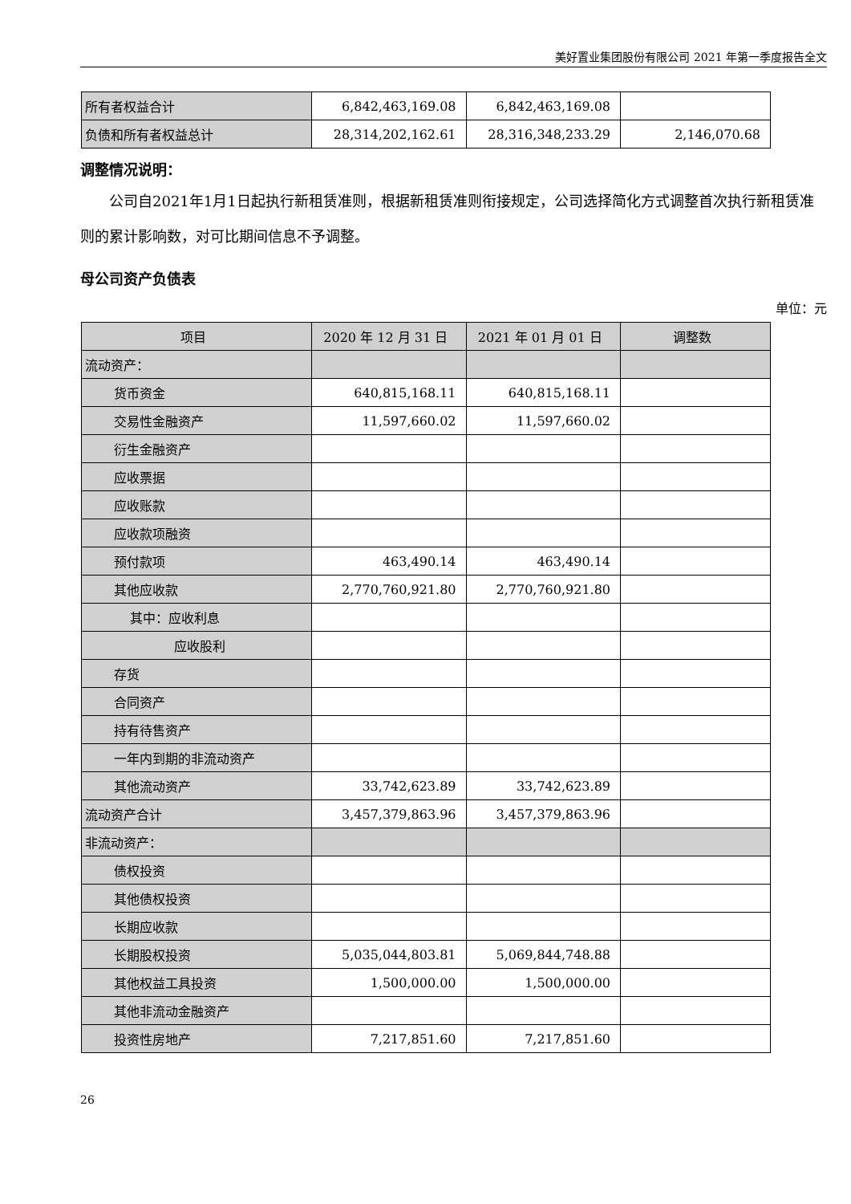美好置业集团股份有限公司 2021 年第一季度报告全文
| 所有者权益合计 | 6,842,463,169.08 | 6,842,463,169.08 | |
| 负债和所有者权益总计 | 28,314,202,162.61 | 28,316,348,233.29 | 2,146,070.68 |
调整情况说明：
公司自2021年1月1日起执行新租赁准则，根据新租赁准则衔接规定，公司选择简化方式调整首次执行新租赁准则的累计影响数，对可比期间信息不予调整。
母公司资产负债表
单位：元
| 项目 | 2020 年 12 月 31 日 | 2021 年 01 月 01 日 | 调整数 |
| --- | --- | --- | --- |
| 流动资产： | | | |
| 货币资金 | 640,815,168.11 | 640,815,168.11 | |
| 交易性金融资产 | 11,597,660.02 | 11,597,660.02 | |
| 衍生金融资产 | | | |
| 应收票据 | | | |
| 应收账款 | | | |
| 应收款项融资 | | | |
| 预付款项 | 463,490.14 | 463,490.14 | |
| 其他应收款 | 2,770,760,921.80 | 2,770,760,921.80 | |
| 其中：应收利息 | | | |
| 应收股利 | | | |
| 存货 | | | |
| 合同资产 | | | |
| 持有待售资产 | | | |
| 一年内到期的非流动资产 | | | |
| 其他流动资产 | 33,742,623.89 | 33,742,623.89 | |
| 流动资产合计 | 3,457,379,863.96 | 3,457,379,863.96 | |
| 非流动资产： | | | |
| 债权投资 | | | |
| 其他债权投资 | | | |
| 长期应收款 | | | |
| 长期股权投资 | 5,035,044,803.81 | 5,069,844,748.88 | |
| 其他权益工具投资 | 1,500,000.00 | 1,500,000.00 | |
| 其他非流动金融资产 | | | |
| 投资性房地产 | 7,217,851.60 | 7,217,851.60 | |
26